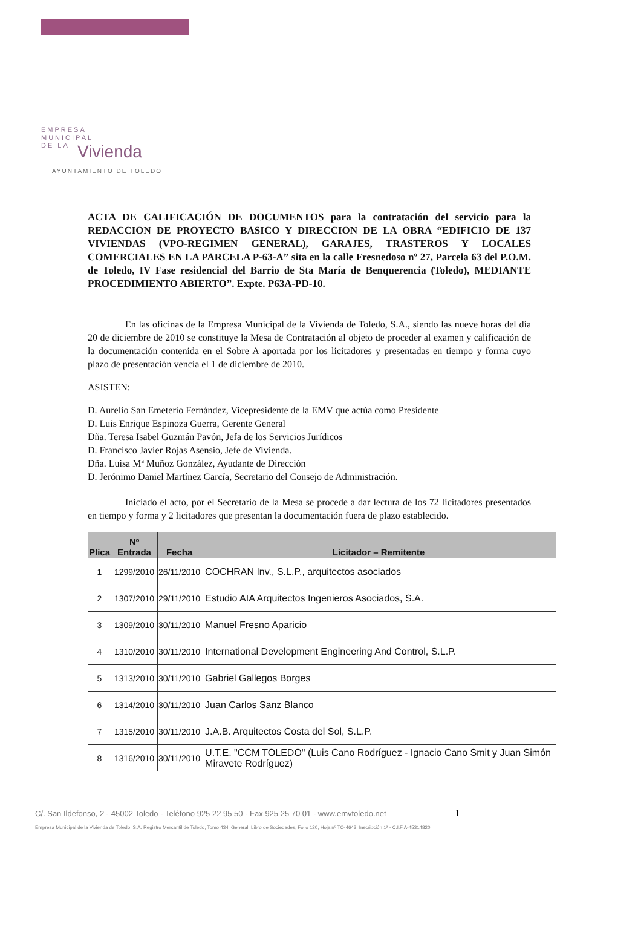EMPRESA
MUNICIPAL
DE LA
Vivienda
AYUNTAMIENTO DE TOLEDO
ACTA DE CALIFICACIÓN DE DOCUMENTOS para la contratación del servicio para la REDACCION DE PROYECTO BASICO Y DIRECCION DE LA OBRA “EDIFICIO DE 137 VIVIENDAS (VPO-REGIMEN GENERAL), GARAJES, TRASTEROS Y LOCALES COMERCIALES EN LA PARCELA P-63-A” sita en la calle Fresnedoso nº 27, Parcela 63 del P.O.M. de Toledo, IV Fase residencial del Barrio de Sta María de Benquerencia (Toledo), MEDIANTE PROCEDIMIENTO ABIERTO”. Expte. P63A-PD-10.
En las oficinas de la Empresa Municipal de la Vivienda de Toledo, S.A., siendo las nueve horas del día 20 de diciembre de 2010 se constituye la Mesa de Contratación al objeto de proceder al examen y calificación de la documentación contenida en el Sobre A aportada por los licitadores y presentadas en tiempo y forma cuyo plazo de presentación vencía el 1 de diciembre de 2010.
ASISTEN:
D. Aurelio San Emeterio Fernández, Vicepresidente de la EMV que actúa como Presidente
D. Luis Enrique Espinoza Guerra, Gerente General
Dña. Teresa Isabel Guzmán Pavón, Jefa de los Servicios Jurídicos
D. Francisco Javier Rojas Asensio, Jefe de Vivienda.
Dña. Luisa Mª Muñoz González, Ayudante de Dirección
D. Jerónimo Daniel Martínez García, Secretario del Consejo de Administración.
Iniciado el acto, por el Secretario de la Mesa se procede a dar lectura de los 72 licitadores presentados en tiempo y forma y 2 licitadores que presentan la documentación fuera de plazo establecido.
| Plica | Nº Entrada | Fecha | Licitador – Remitente |
| --- | --- | --- | --- |
| 1 | 1299/2010 | 26/11/2010 | COCHRAN Inv., S.L.P., arquitectos asociados |
| 2 | 1307/2010 | 29/11/2010 | Estudio AIA Arquitectos Ingenieros Asociados, S.A. |
| 3 | 1309/2010 | 30/11/2010 | Manuel Fresno Aparicio |
| 4 | 1310/2010 | 30/11/2010 | International Development Engineering And Control, S.L.P. |
| 5 | 1313/2010 | 30/11/2010 | Gabriel Gallegos Borges |
| 6 | 1314/2010 | 30/11/2010 | Juan Carlos Sanz Blanco |
| 7 | 1315/2010 | 30/11/2010 | J.A.B. Arquitectos Costa del Sol, S.L.P. |
| 8 | 1316/2010 | 30/11/2010 | U.T.E. "CCM TOLEDO" (Luis Cano Rodríguez - Ignacio Cano Smit y Juan Simón Miravete Rodríguez) |
C/. San Ildefonso, 2 - 45002 Toledo - Teléfono 925 22 95 50 - Fax 925 25 70 01 - www.emvtoledo.net 1
Empresa Municipal de la Vivienda de Toledo, S.A. Registro Mercantil de Toledo, Tomo 434, General, Libro de Sociedades, Folio 120, Hoja nº TO-4643, Inscripción 1ª - C.I.F A-45314820